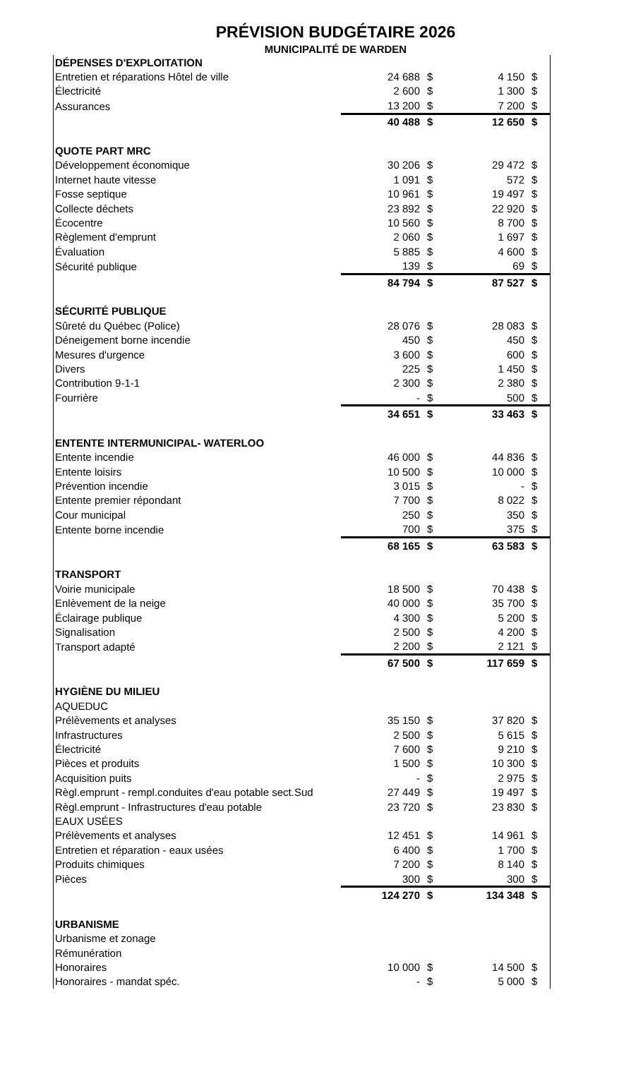PRÉVISION BUDGÉTAIRE 2026
MUNICIPALITÉ DE WARDEN
| DÉPENSES D'EXPLOITATION | | | | | |
| Entretien et réparations Hôtel de ville | | 24 688 | $ | 4 150 | $ |
| Électricité | | 2 600 | $ | 1 300 | $ |
| Assurances | | 13 200 | $ | 7 200 | $ |
| | | 40 488 | $ | 12 650 | $ |
| QUOTE PART MRC | | | | | |
| Développement économique | | 30 206 | $ | 29 472 | $ |
| Internet haute vitesse | | 1 091 | $ | 572 | $ |
| Fosse septique | | 10 961 | $ | 19 497 | $ |
| Collecte déchets | | 23 892 | $ | 22 920 | $ |
| Écocentre | | 10 560 | $ | 8 700 | $ |
| Règlement d'emprunt | | 2 060 | $ | 1 697 | $ |
| Évaluation | | 5 885 | $ | 4 600 | $ |
| Sécurité publique | | 139 | $ | 69 | $ |
| | | 84 794 | $ | 87 527 | $ |
| SÉCURITÉ PUBLIQUE | | | | | |
| Sûreté du Québec (Police) | | 28 076 | $ | 28 083 | $ |
| Déneigement borne incendie | | 450 | $ | 450 | $ |
| Mesures d'urgence | | 3 600 | $ | 600 | $ |
| Divers | | 225 | $ | 1 450 | $ |
| Contribution 9-1-1 | | 2 300 | $ | 2 380 | $ |
| Fourrière | | - | $ | 500 | $ |
| | | 34 651 | $ | 33 463 | $ |
| ENTENTE INTERMUNICIPAL- WATERLOO | | | | | |
| Entente incendie | | 46 000 | $ | 44 836 | $ |
| Entente loisirs | | 10 500 | $ | 10 000 | $ |
| Prévention incendie | | 3 015 | $ | - | $ |
| Entente premier répondant | | 7 700 | $ | 8 022 | $ |
| Cour municipal | | 250 | $ | 350 | $ |
| Entente borne incendie | | 700 | $ | 375 | $ |
| | | 68 165 | $ | 63 583 | $ |
| TRANSPORT | | | | | |
| Voirie municipale | | 18 500 | $ | 70 438 | $ |
| Enlèvement de la neige | | 40 000 | $ | 35 700 | $ |
| Éclairage publique | | 4 300 | $ | 5 200 | $ |
| Signalisation | | 2 500 | $ | 4 200 | $ |
| Transport adapté | | 2 200 | $ | 2 121 | $ |
| | | 67 500 | $ | 117 659 | $ |
| HYGIÈNE DU MILIEU | | | | | |
| AQUEDUC | | | | | |
| Prélèvements et analyses | | 35 150 | $ | 37 820 | $ |
| Infrastructures | | 2 500 | $ | 5 615 | $ |
| Électricité | | 7 600 | $ | 9 210 | $ |
| Pièces et produits | | 1 500 | $ | 10 300 | $ |
| Acquisition puits | | - | $ | 2 975 | $ |
| Règl.emprunt - rempl.conduites d'eau potable sect.Sud | | 27 449 | $ | 19 497 | $ |
| Règl.emprunt - Infrastructures d'eau potable | | 23 720 | $ | 23 830 | $ |
| EAUX USÉES | | | | | |
| Prélèvements et analyses | | 12 451 | $ | 14 961 | $ |
| Entretien et réparation - eaux usées | | 6 400 | $ | 1 700 | $ |
| Produits chimiques | | 7 200 | $ | 8 140 | $ |
| Pièces | | 300 | $ | 300 | $ |
| | | 124 270 | $ | 134 348 | $ |
| URBANISME | | | | | |
| Urbanisme et zonage | | | | | |
| Rémunération | | | | | |
| Honoraires | | 10 000 | $ | 14 500 | $ |
| Honoraires - mandat spéc. | | - | $ | 5 000 | $ |